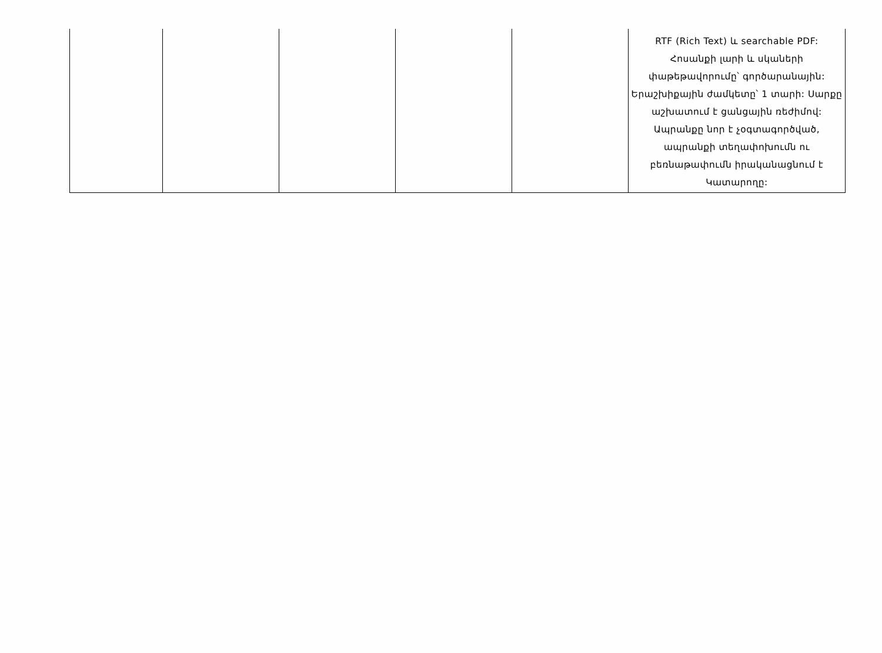| | | | | | RTF (Rich Text) և searchable PDF: Հոսանքի լարի և սկաների փաթեթավորումը՝ գործարանային: Երաշխիքային ժամկետը՝ 1 տարի: Սարքը աշխատում է ցանցային ռեժիմով: Ապրանքը նոր է չօգտագործված, ապրանքի տեղափոխումն ու բեռնաթափումն իրականացնում է Կատարողը: |